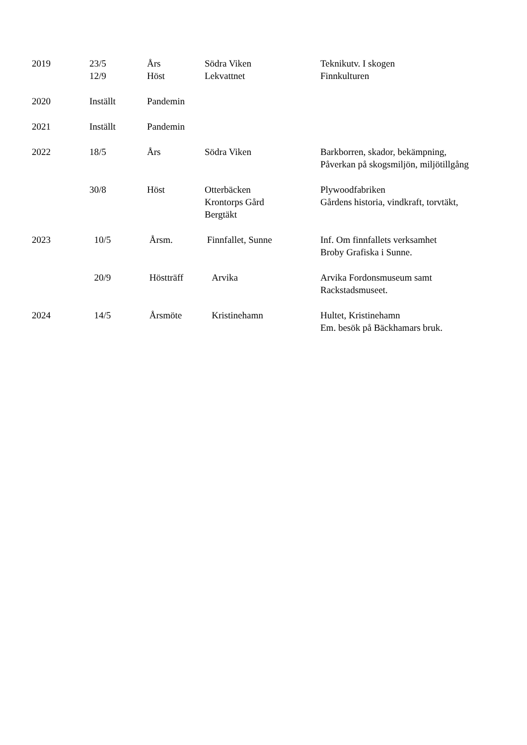| 2019 | 23/5 12/9 | Års Höst | Södra Viken Lekvattnet | Teknikutv. I skogen Finnkulturen |
| 2020 | Inställt | Pandemin | | |
| 2021 | Inställt | Pandemin | | |
| 2022 | 18/5 | Års | Södra Viken | Barkborren, skador, bekämpning, Påverkan på skogsmiljön, miljötillgång |
| | 30/8 | Höst | Otterbäcken Krontorps Gård Bergtäkt | Plywoodfabriken Gårdens historia, vindkraft, torvtäkt, |
| 2023 | 10/5 | Årsm. | Finnfallet, Sunne | Inf. Om finnfallets verksamhet Broby Grafiska i Sunne. |
| | 20/9 | Höstträff | Arvika | Arvika Fordonsmuseum samt Rackstadsmuseet. |
| 2024 | 14/5 | Årsmöte | Kristinehamn | Hultet, Kristinehamn Em. besök på Bäckhamars bruk. |